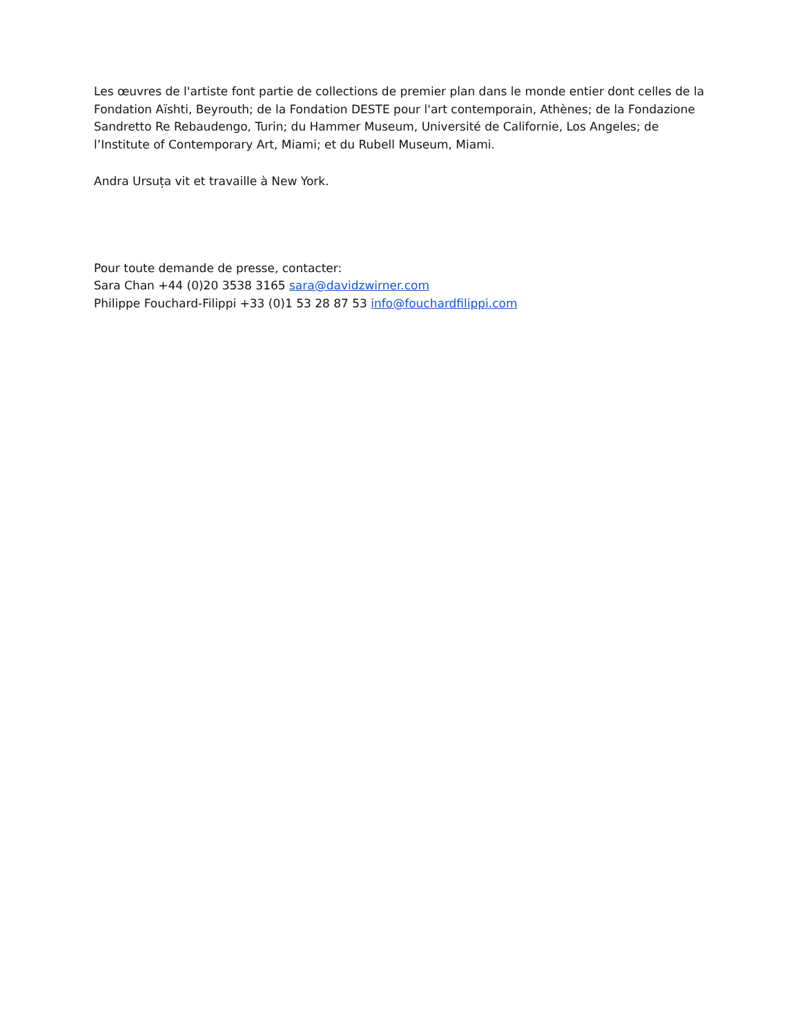Les œuvres de l'artiste font partie de collections de premier plan dans le monde entier dont celles de la Fondation Aïshti, Beyrouth; de la Fondation DESTE pour l'art contemporain, Athènes; de la Fondazione Sandretto Re Rebaudengo, Turin; du Hammer Museum, Université de Californie, Los Angeles; de l’Institute of Contemporary Art, Miami; et du Rubell Museum, Miami.
Andra Ursuța vit et travaille à New York.
Pour toute demande de presse, contacter:
Sara Chan +44 (0)20 3538 3165 sara@davidzwirner.com
Philippe Fouchard-Filippi +33 (0)1 53 28 87 53 info@fouchardfilippi.com